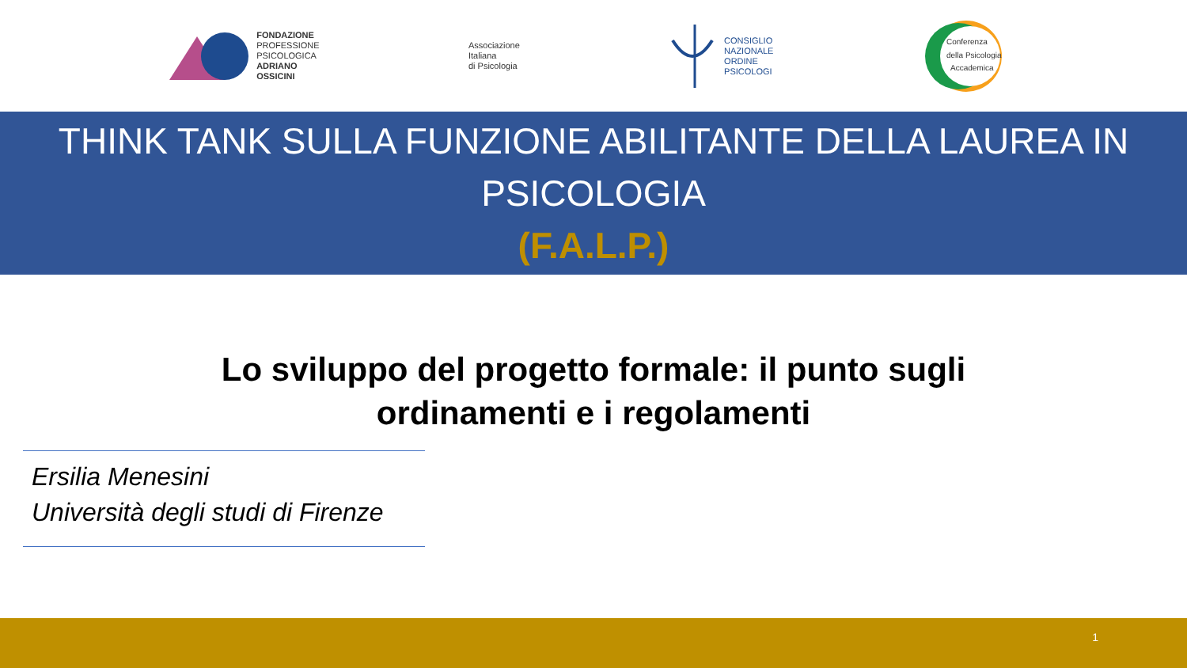FONDAZIONE
PROFESSIONE
PSICOLOGICA
ADRIANO
OSSICINI
Associazione
Italiana
di Psicologia
CONSIGLIO
NAZIONALE
ORDINE
PSICOLOGI
Conferenza
della Psicologia
Accademica
THINK TANK SULLA FUNZIONE ABILITANTE DELLA LAUREA IN PSICOLOGIA
(F.A.L.P.)
Lo sviluppo del progetto formale: il punto sugli ordinamenti e i regolamenti
Ersilia Menesini
Università degli studi di Firenze
1